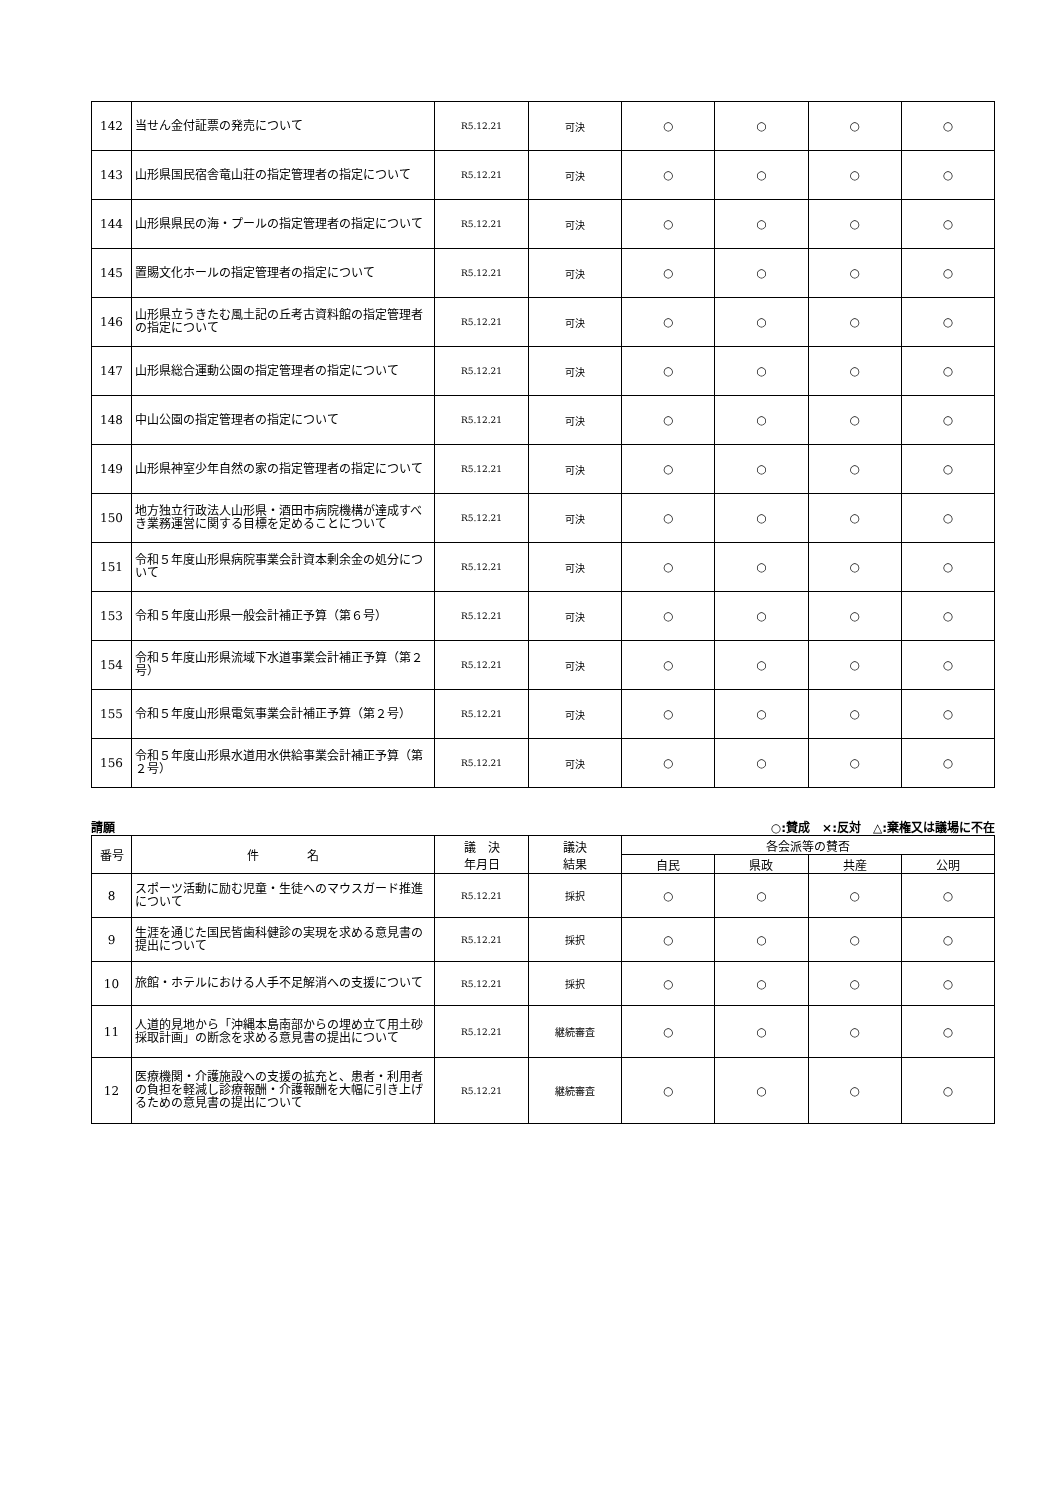| 142 | 当せん金付証票の発売について | R5.12.21 | 可決 | ○ | ○ | ○ | ○ |
| 143 | 山形県国民宿舎竜山荘の指定管理者の指定について | R5.12.21 | 可決 | ○ | ○ | ○ | ○ |
| 144 | 山形県県民の海・プールの指定管理者の指定について | R5.12.21 | 可決 | ○ | ○ | ○ | ○ |
| 145 | 置賜文化ホールの指定管理者の指定について | R5.12.21 | 可決 | ○ | ○ | ○ | ○ |
| 146 | 山形県立うきたむ風土記の丘考古資料館の指定管理者の指定について | R5.12.21 | 可決 | ○ | ○ | ○ | ○ |
| 147 | 山形県総合運動公園の指定管理者の指定について | R5.12.21 | 可決 | ○ | ○ | ○ | ○ |
| 148 | 中山公園の指定管理者の指定について | R5.12.21 | 可決 | ○ | ○ | ○ | ○ |
| 149 | 山形県神室少年自然の家の指定管理者の指定について | R5.12.21 | 可決 | ○ | ○ | ○ | ○ |
| 150 | 地方独立行政法人山形県・酒田市病院機構が達成すべき業務運営に関する目標を定めることについて | R5.12.21 | 可決 | ○ | ○ | ○ | ○ |
| 151 | 令和５年度山形県病院事業会計資本剰余金の処分について | R5.12.21 | 可決 | ○ | ○ | ○ | ○ |
| 153 | 令和５年度山形県一般会計補正予算（第６号） | R5.12.21 | 可決 | ○ | ○ | ○ | ○ |
| 154 | 令和５年度山形県流域下水道事業会計補正予算（第２号） | R5.12.21 | 可決 | ○ | ○ | ○ | ○ |
| 155 | 令和５年度山形県電気事業会計補正予算（第２号） | R5.12.21 | 可決 | ○ | ○ | ○ | ○ |
| 156 | 令和５年度山形県水道用水供給事業会計補正予算（第２号） | R5.12.21 | 可決 | ○ | ○ | ○ | ○ |
請願 ○:賛成　×:反対　△:棄権又は議場に不在
| 番号 | 件 名 | 議 決 年月日 | 議決 結果 | 各会派等の賛否 | | | |
| --- | --- | --- | --- | --- | --- | --- | --- |
| | | | | 自民 | 県政 | 共産 | 公明 |
| 8 | スポーツ活動に励む児童・生徒へのマウスガード推進について | R5.12.21 | 採択 | ○ | ○ | ○ | ○ |
| 9 | 生涯を通じた国民皆歯科健診の実現を求める意見書の提出について | R5.12.21 | 採択 | ○ | ○ | ○ | ○ |
| 10 | 旅館・ホテルにおける人手不足解消への支援について | R5.12.21 | 採択 | ○ | ○ | ○ | ○ |
| 11 | 人道的見地から「沖縄本島南部からの埋め立て用土砂採取計画」の断念を求める意見書の提出について | R5.12.21 | 継続審査 | ○ | ○ | ○ | ○ |
| 12 | 医療機関・介護施設への支援の拡充と、患者・利用者の負担を軽減し診療報酬・介護報酬を大幅に引き上げるための意見書の提出について | R5.12.21 | 継続審査 | ○ | ○ | ○ | ○ |